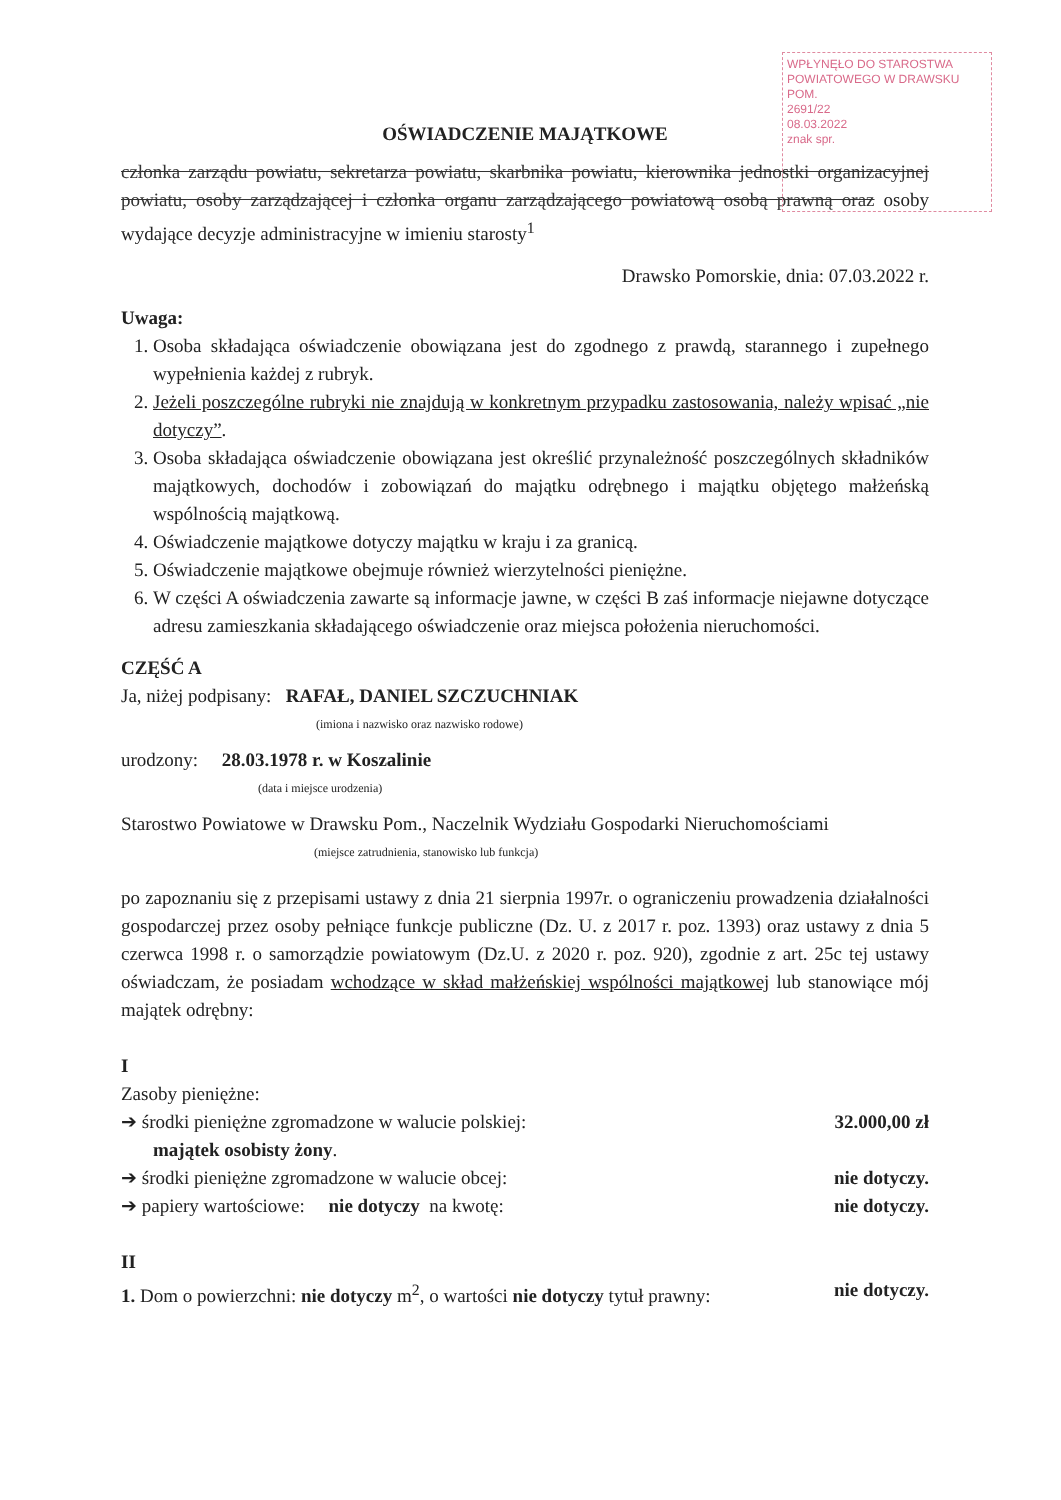WPŁYNĘŁO DO STAROSTWA POWIATOWEGO W DRAWSKU POM.
2691/22
08.03.2022
znak spr.
OŚWIADCZENIE MAJĄTKOWE
członka zarządu powiatu, sekretarza powiatu, skarbnika powiatu, kierownika jednostki organizacyjnej powiatu, osoby zarządzającej i członka organu zarządzającego powiatową osobą prawną oraz osoby wydające decyzje administracyjne w imieniu starosty<sup>1</sup>
Drawsko Pomorskie, dnia: 07.03.2022 r.
Uwaga:
1. Osoba składająca oświadczenie obowiązana jest do zgodnego z prawdą, starannego i zupełnego wypełnienia każdej z rubryk.
2. Jeżeli poszczególne rubryki nie znajdują w konkretnym przypadku zastosowania, należy wpisać „nie dotyczy”.
3. Osoba składająca oświadczenie obowiązana jest określić przynależność poszczególnych składników majątkowych, dochodów i zobowiązań do majątku odrębnego i majątku objętego małżeńską wspólnością majątkową.
4. Oświadczenie majątkowe dotyczy majątku w kraju i za granicą.
5. Oświadczenie majątkowe obejmuje również wierzytelności pieniężne.
6. W części A oświadczenia zawarte są informacje jawne, w części B zaś informacje niejawne dotyczące adresu zamieszkania składającego oświadczenie oraz miejsca położenia nieruchomości.
CZĘŚĆ A
Ja, niżej podpisany: RAFAŁ, DANIEL SZCZUCHNIAK
(imiona i nazwisko oraz nazwisko rodowe)
urodzony: 28.03.1978 r. w Koszalinie
(data i miejsce urodzenia)
Starostwo Powiatowe w Drawsku Pom., Naczelnik Wydziału Gospodarki Nieruchomościami
(miejsce zatrudnienia, stanowisko lub funkcja)
po zapoznaniu się z przepisami ustawy z dnia 21 sierpnia 1997r. o ograniczeniu prowadzenia działalności gospodarczej przez osoby pełniące funkcje publiczne (Dz. U. z 2017 r. poz. 1393) oraz ustawy z dnia 5 czerwca 1998 r. o samorządzie powiatowym (Dz.U. z 2020 r. poz. 920), zgodnie z art. 25c tej ustawy oświadczam, że posiadam wchodzące w skład małżeńskiej wspólności majątkowej lub stanowiące mój majątek odrębny:
I
Zasoby pieniężne:
➔ środki pieniężne zgromadzone w walucie polskiej: 32.000,00 zł
majątek osobisty żony.
➔ środki pieniężne zgromadzone w walucie obcej: nie dotyczy.
➔ papiery wartościowe: nie dotyczy na kwotę: nie dotyczy.
II
1. Dom o powierzchni: nie dotyczy m<sup>2</sup>, o wartości nie dotyczy tytuł prawny: nie dotyczy.